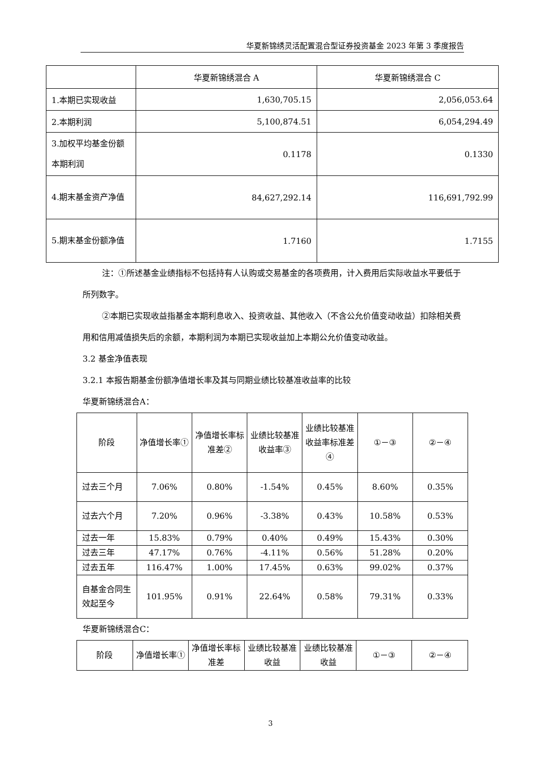华夏新锦绣灵活配置混合型证券投资基金 2023 年第 3 季度报告
| | 华夏新锦绣混合 A | 华夏新锦绣混合 C |
| --- | --- | --- |
| 1.本期已实现收益 | 1,630,705.15 | 2,056,053.64 |
| 2.本期利润 | 5,100,874.51 | 6,054,294.49 |
| 3.加权平均基金份额本期利润 | 0.1178 | 0.1330 |
| 4.期末基金资产净值 | 84,627,292.14 | 116,691,792.99 |
| 5.期末基金份额净值 | 1.7160 | 1.7155 |
注：①所述基金业绩指标不包括持有人认购或交易基金的各项费用，计入费用后实际收益水平要低于所列数字。
②本期已实现收益指基金本期利息收入、投资收益、其他收入（不含公允价值变动收益）扣除相关费用和信用减值损失后的余额，本期利润为本期已实现收益加上本期公允价值变动收益。
3.2 基金净值表现
3.2.1 本报告期基金份额净值增长率及其与同期业绩比较基准收益率的比较
华夏新锦绣混合A：
| 阶段 | 净值增长率① | 净值增长率标准差② | 业绩比较基准收益率③ | 业绩比较基准收益率标准差④ | ①－③ | ②－④ |
| --- | --- | --- | --- | --- | --- | --- |
| 过去三个月 | 7.06% | 0.80% | -1.54% | 0.45% | 8.60% | 0.35% |
| 过去六个月 | 7.20% | 0.96% | -3.38% | 0.43% | 10.58% | 0.53% |
| 过去一年 | 15.83% | 0.79% | 0.40% | 0.49% | 15.43% | 0.30% |
| 过去三年 | 47.17% | 0.76% | -4.11% | 0.56% | 51.28% | 0.20% |
| 过去五年 | 116.47% | 1.00% | 17.45% | 0.63% | 99.02% | 0.37% |
| 自基金合同生效起至今 | 101.95% | 0.91% | 22.64% | 0.58% | 79.31% | 0.33% |
华夏新锦绣混合C：
| 阶段 | 净值增长率① | 净值增长率标准差 | 业绩比较基准收益 | 业绩比较基准收益 | ①－③ | ②－④ |
| --- | --- | --- | --- | --- | --- | --- |
3